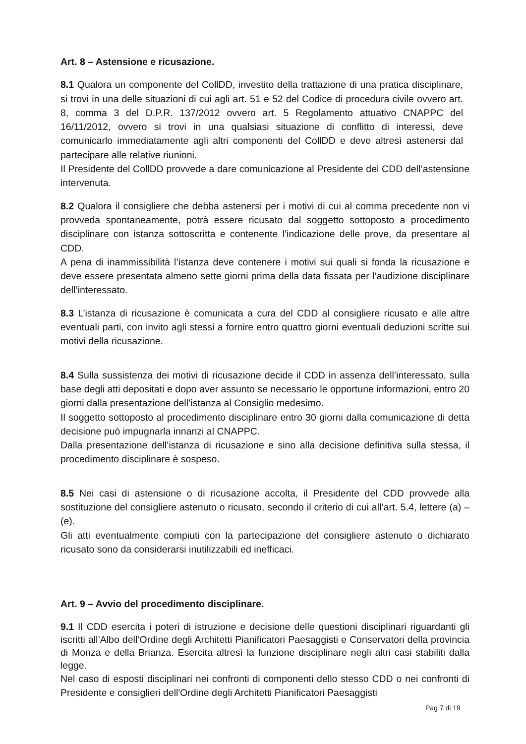Art. 8 – Astensione e ricusazione.
8.1 Qualora un componente del CollDD, investito della trattazione di una pratica disciplinare, si trovi in una delle situazioni di cui agli art. 51 e 52 del Codice di procedura civile ovvero art. 8, comma 3 del D.P.R. 137/2012 ovvero art. 5 Regolamento attuativo CNAPPC del 16/11/2012, ovvero si trovi in una qualsiasi situazione di conflitto di interessi, deve comunicarlo immediatamente agli altri componenti del CollDD e deve altresì astenersi dal partecipare alle relative riunioni.
Il Presidente del CollDD provvede a dare comunicazione al Presidente del CDD dell’astensione intervenuta.
8.2 Qualora il consigliere che debba astenersi per i motivi di cui al comma precedente non vi provveda spontaneamente, potrà essere ricusato dal soggetto sottoposto a procedimento disciplinare con istanza sottoscritta e contenente l’indicazione delle prove, da presentare al CDD.
A pena di inammissibilità l’istanza deve contenere i motivi sui quali si fonda la ricusazione e deve essere presentata almeno sette giorni prima della data fissata per l’audizione disciplinare dell’interessato.
8.3 L’istanza di ricusazione è comunicata a cura del CDD al consigliere ricusato e alle altre eventuali parti, con invito agli stessi a fornire entro quattro giorni eventuali deduzioni scritte sui motivi della ricusazione.
8.4 Sulla sussistenza dei motivi di ricusazione decide il CDD in assenza dell’interessato, sulla base degli atti depositati e dopo aver assunto se necessario le opportune informazioni, entro 20 giorni dalla presentazione dell’istanza al Consiglio medesimo.
Il soggetto sottoposto al procedimento disciplinare entro 30 giorni dalla comunicazione di detta decisione può impugnarla innanzi al CNAPPC.
Dalla presentazione dell’istanza di ricusazione e sino alla decisione definitiva sulla stessa, il procedimento disciplinare è sospeso.
8.5 Nei casi di astensione o di ricusazione accolta, il Presidente del CDD provvede alla sostituzione del consigliere astenuto o ricusato, secondo il criterio di cui all’art. 5.4, lettere (a) – (e).
Gli atti eventualmente compiuti con la partecipazione del consigliere astenuto o dichiarato ricusato sono da considerarsi inutilizzabili ed inefficaci.
Art. 9 – Avvio del procedimento disciplinare.
9.1 Il CDD esercita i poteri di istruzione e decisione delle questioni disciplinari riguardanti gli iscritti all’Albo dell’Ordine degli Architetti Pianificatori Paesaggisti e Conservatori della provincia di Monza e della Brianza. Esercita altresì la funzione disciplinare negli altri casi stabiliti dalla legge.
Nel caso di esposti disciplinari nei confronti di componenti dello stesso CDD o nei confronti di Presidente e consiglieri dell'Ordine degli Architetti Pianificatori Paesaggisti
Pag 7 di 19